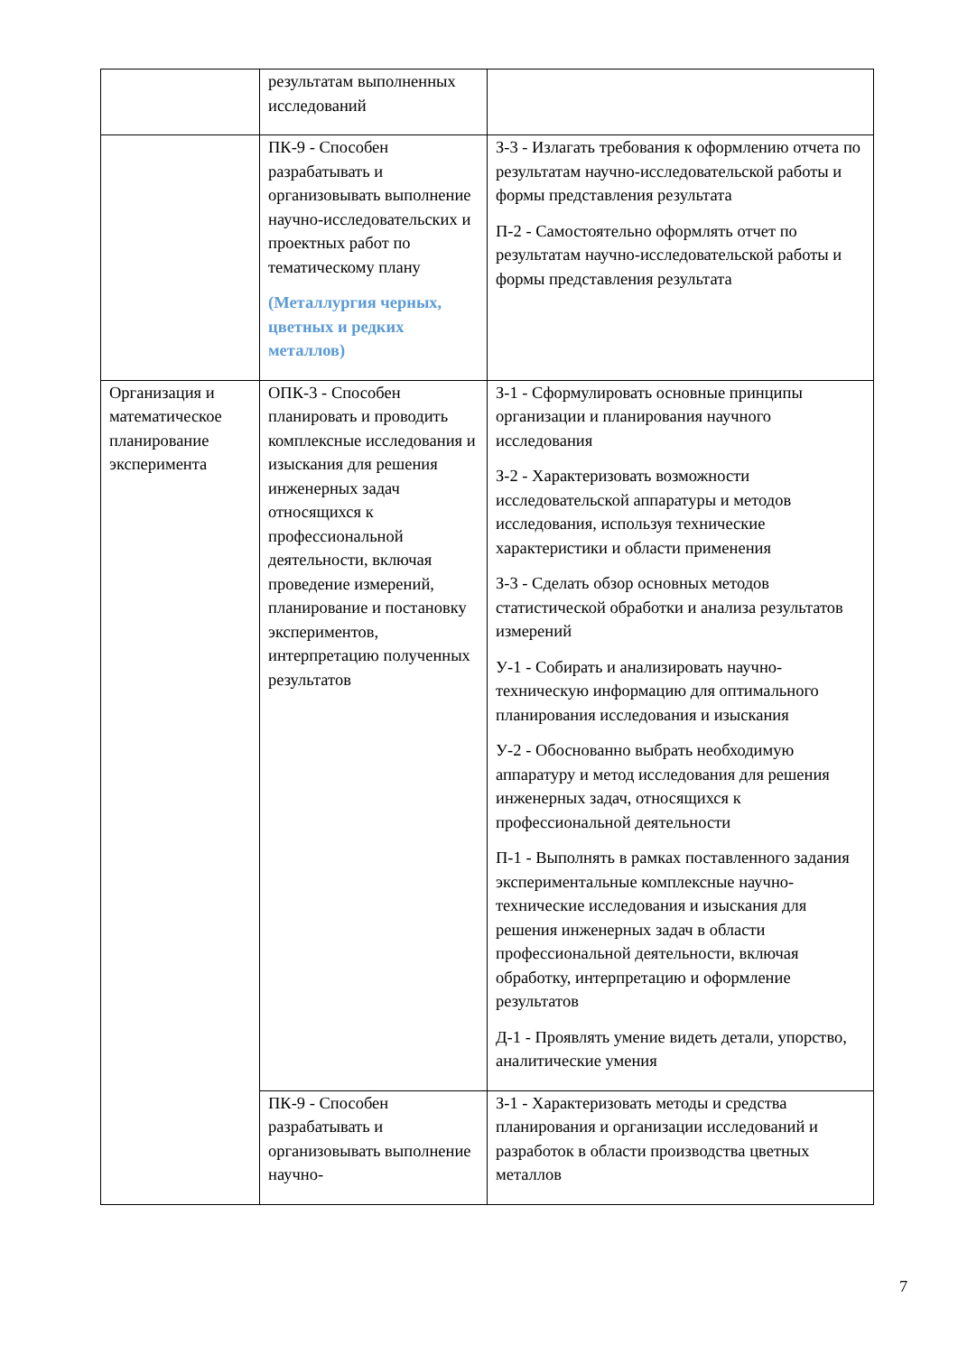| | результатам выполненных исследований | |
| | ПК-9 - Способен разрабатывать и организовывать выполнение научно-исследовательских и проектных работ по тематическому плану (Металлургия черных, цветных и редких металлов) | З-3 - Излагать требования к оформлению отчета по результатам научно-исследовательской работы и формы представления результата П-2 - Самостоятельно оформлять отчет по результатам научно-исследовательской работы и формы представления результата |
| Организация и математическое планирование эксперимента | ОПК-3 - Способен планировать и проводить комплексные исследования и изыскания для решения инженерных задач относящихся к профессиональной деятельности, включая проведение измерений, планирование и постановку экспериментов, интерпретацию полученных результатов | З-1 - Сформулировать основные принципы организации и планирования научного исследования З-2 - Характеризовать возможности исследовательской аппаратуры и методов исследования, используя технические характеристики и области применения З-3 - Сделать обзор основных методов статистической обработки и анализа результатов измерений У-1 - Собирать и анализировать научно-техническую информацию для оптимального планирования исследования и изыскания У-2 - Обоснованно выбрать необходимую аппаратуру и метод исследования для решения инженерных задач, относящихся к профессиональной деятельности П-1 - Выполнять в рамках поставленного задания экспериментальные комплексные научно-технические исследования и изыскания для решения инженерных задач в области профессиональной деятельности, включая обработку, интерпретацию и оформление результатов Д-1 - Проявлять умение видеть детали, упорство, аналитические умения |
| | ПК-9 - Способен разрабатывать и организовывать выполнение научно- | З-1 - Характеризовать методы и средства планирования и организации исследований и разработок в области производства цветных металлов |
7